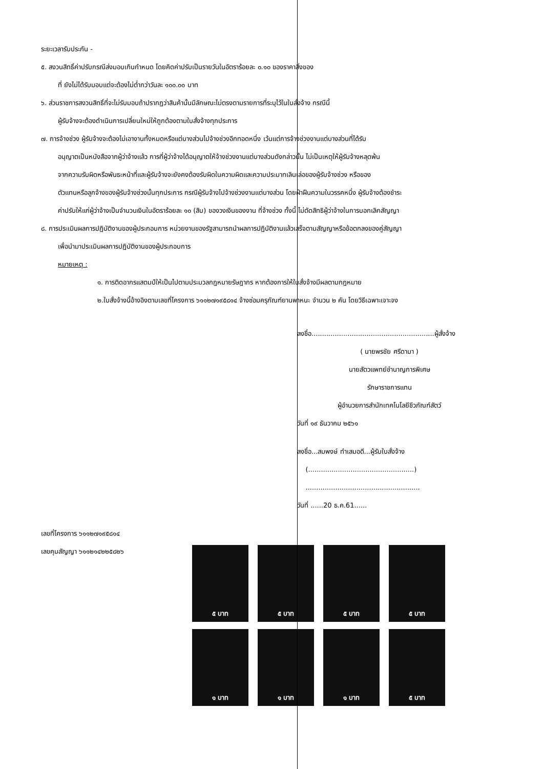ระยะเวลารับประกัน -
๕. สงวนสิทธิ์ค่าปรับกรณีส่งมอบเกินกำหนด โดยคิดค่าปรับเป็นรายวันในอัตราร้อยละ ๐.๑๐ ของราคาสิ่งของ
ที่ ยังไม่ได้รับมอบแต่จะต้องไม่ต่ำกว่าวันละ ๑๐๐.๐๐ บาท
๖. ส่วนราชการสงวนสิทธิ์ที่จะไม่รับมอบถ้าปรากฏว่าสินค้านั้นมีลักษณะไม่ตรงตามรายการที่ระบุไว้ในใบสั่งจ้าง กรณีนี้
ผู้รับจ้างจะต้องดำเนินการเปลี่ยนใหม่ให้ถูกต้องตามใบสั่งจ้างทุกประการ
๗. การจ้างช่วง ผู้รับจ้างจะต้องไม่เอางานทั้งหมดหรือแต่บางส่วนไปจ้างช่วงอีกทอดหนึ่ง เว้นแต่การจ้างช่วงงานแต่บางส่วนที่ได้รับ
อนุญาตเป็นหนังสือจากผู้ว่าจ้างแล้ว การที่ผู้ว่าจ้างได้อนุญาตให้จ้างช่วงงานแต่บางส่วนดังกล่าวนั้น ไม่เป็นเหตุให้ผู้รับจ้างหลุดพ้น
จากความรับผิดหรือพันธะหน้าที่และผู้รับจ้างจะยังคงต้องรับผิดในความผิดและความประมาทเลินเล่อของผู้รับจ้างช่วง หรือของ
ตัวแทนหรือลูกจ้างของผู้รับจ้างช่วงนั้นทุกประการ กรณีผู้รับจ้างไปจ้างช่วงงานแต่บางส่วน โดยฝ่าฝืนความในวรรคหนึ่ง ผู้รับจ้างต้องชำระ
ค่าปรับให้แก่ผู้ว่าจ้างเป็นจำนวนเงินในอัตราร้อยละ ๑๐ (สิบ) ของวงเงินของงาน ที่จ้างช่วง ทั้งนี้ ไม่ตัดสิทธิผู้ว่าจ้างในการบอกเลิกสัญญา
๘. การประเมินผลการปฏิบัติงานของผู้ประกอบการ หน่วยงานของรัฐสามารถนำผลการปฏิบัติงานแล้วเสร็จตามสัญญาหรือข้อตกลงของคู่สัญญา
เพื่อนำมาประเมินผลการปฏิบัติงานของผู้ประกอบการ
หมายเหตุ :
๑. การติดอากรแสตมป์ให้เป็นไปตามประมวลกฎหมายรัษฎากร หากต้องการให้ใบสั่งจ้างมีผลตามกฎหมาย
๒.ใบสั่งจ้างนี้อ้างอิงตามเลขที่โครงการ ๖๑๑๒๗๑๙๕๘๑๔ จ้างซ่อมครุภัณฑ์ยานพาหนะ จำนวน ๒ คัน โดยวิธีเฉพาะเจาะจง
ลงชื่อ..........................................................ผู้สั่งจ้าง
( นายพรชัย ศรีดามา )
นายสัตวแพทย์ชำนาญการพิเศษ
รักษาราชการแทน
ผู้อำนวยการสำนักเทคโนโลยีชีวภัณฑ์สัตว์
วันที่ ๑๙ ธันวาคม ๒๕๖๑
ลงชื่อ...สมพงษ์ ทำเสมอดี...ผู้รับใบสั่งจ้าง
(..................................................)
......................................................
วันที่ ......20 ธ.ค.61......
เลขที่โครงการ ๖๑๑๒๗๑๙๕๘๑๔
เลขคุมสัญญา ๖๑๑๒๑๔๒๒๕๘๒๖
๕ บาท
๕ บาท
๕ บาท
๕ บาท
๑ บาท
๑ บาท
๑ บาท
๕ บาท